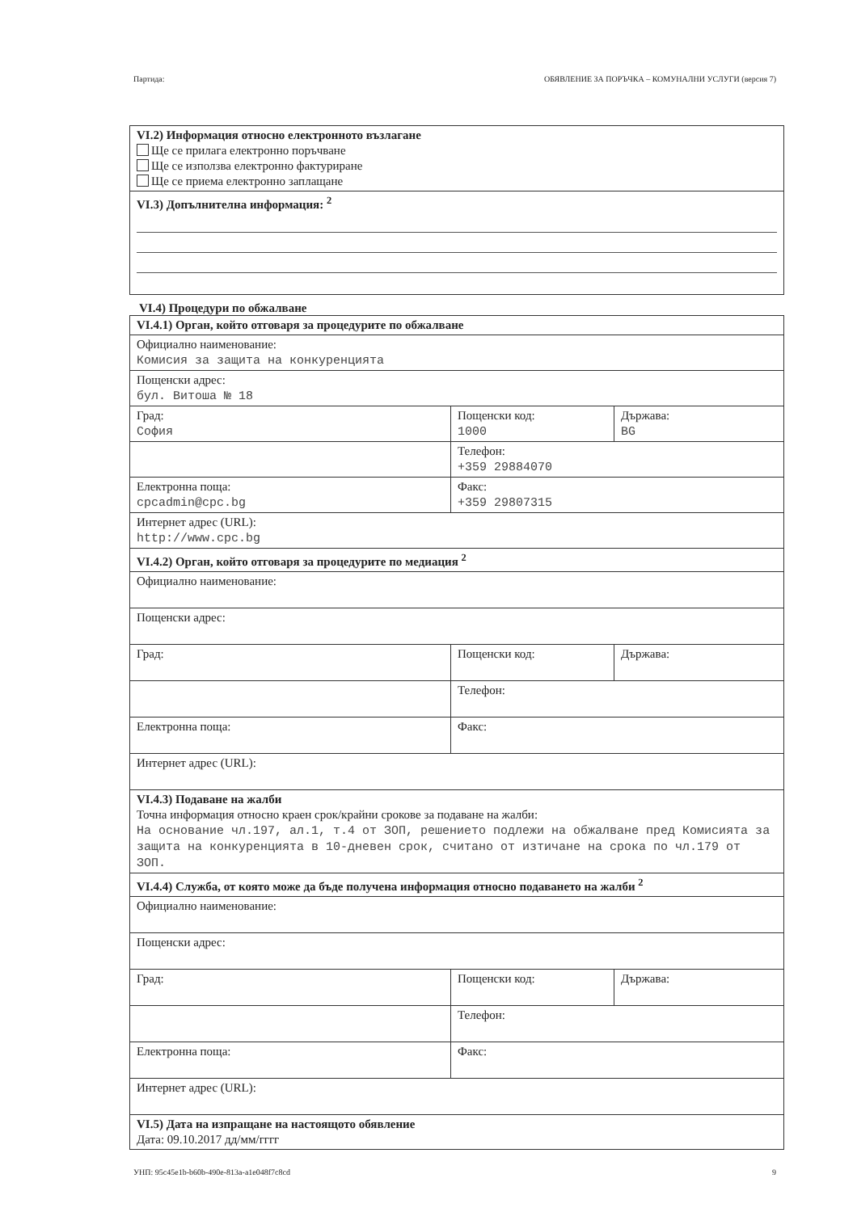Партида: ОБЯВЛЕНИЕ ЗА ПОРЪЧКА – КОМУНАЛНИ УСЛУГИ (версия 7)
| VI.2) Информация относно електронното възлагане Ще се прилага електронно поръчване Ще се използва електронно фактуриране Ще се приема електронно заплащане |
| VI.3) Допълнителна информация: <sup>2</sup> |
VI.4) Процедури по обжалване
| VI.4.1) Орган, който отговаря за процедурите по обжалване | | |
| Официално наименование: Комисия за защита на конкуренцията | | |
| Пощенски адрес: бул. Витоша № 18 | | |
| Град: София | Пощенски код: 1000 | Държава: BG |
| | Телефон: +359 29884070 | |
| Електронна поща: cpcadmin@cpc.bg | Факс: +359 29807315 | |
| Интернет адрес (URL): http://www.cpc.bg | | |
| VI.4.2) Орган, който отговаря за процедурите по медиация <sup>2</sup> | | |
| Официално наименование: | | |
| Пощенски адрес: | | |
| Град: | Пощенски код: | Държава: |
| | Телефон: | |
| Електронна поща: | Факс: | |
| Интернет адрес (URL): | | |
| VI.4.3) Подаване на жалби Точна информация относно краен срок/крайни срокове за подаване на жалби: На основание чл.197, ал.1, т.4 от ЗОП, решението подлежи на обжалване пред Комисията за защита на конкуренцията в 10-дневен срок, считано от изтичане на срока по чл.179 от ЗОП. | | |
| VI.4.4) Служба, от която може да бъде получена информация относно подаването на жалби <sup>2</sup> | | |
| Официално наименование: | | |
| Пощенски адрес: | | |
| Град: | Пощенски код: | Държава: |
| | Телефон: | |
| Електронна поща: | Факс: | |
| Интернет адрес (URL): | | |
| VI.5) Дата на изпращане на настоящото обявление Дата: 09.10.2017 дд/мм/гггг | | |
УНП: 95c45e1b-b60b-490e-813a-a1e048f7c8cd 9